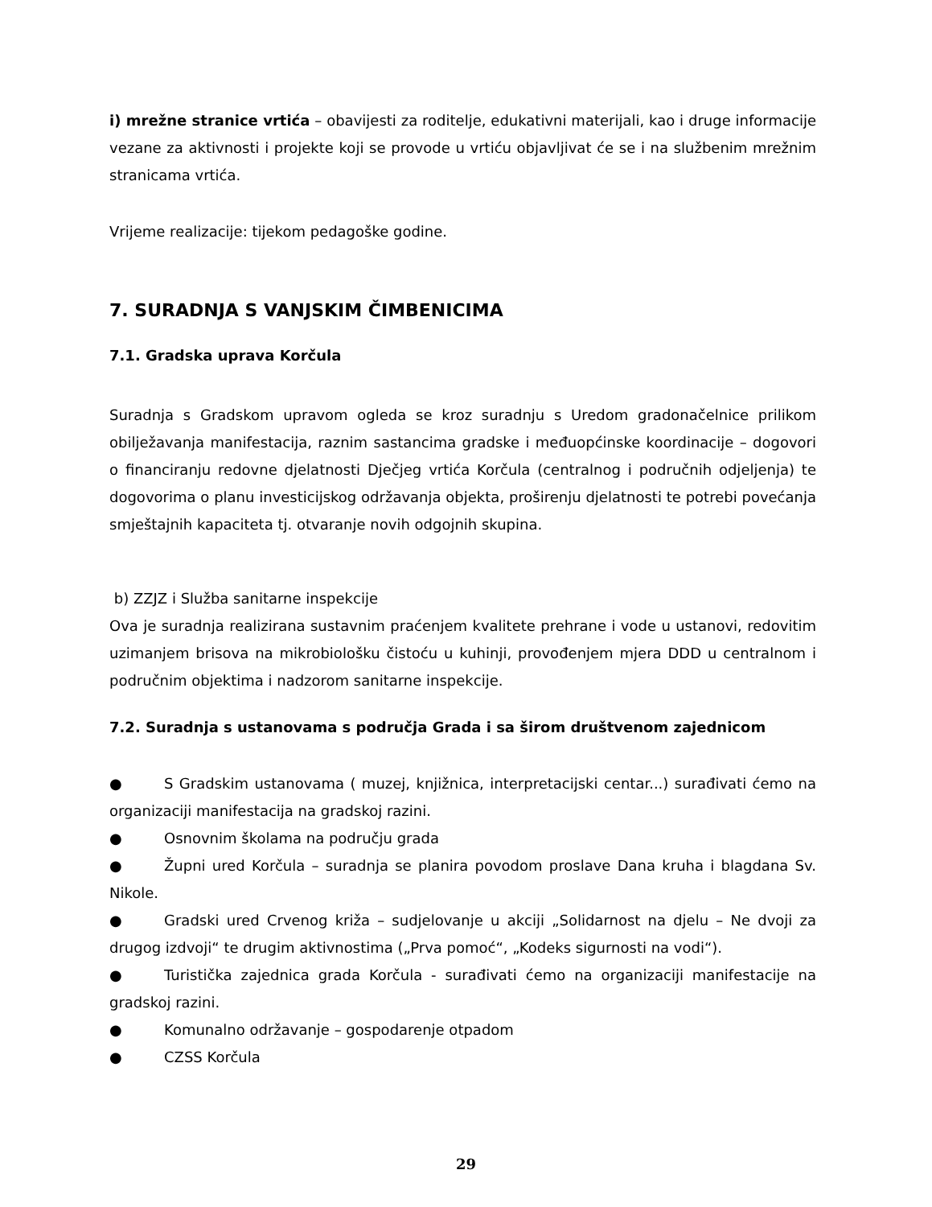i) mrežne stranice vrtića – obavijesti za roditelje, edukativni materijali, kao i druge informacije vezane za aktivnosti i projekte koji se provode u vrtiću objavljivat će se i na službenim mrežnim stranicama vrtića.
Vrijeme realizacije: tijekom pedagoške godine.
7. SURADNJA S VANJSKIM ČIMBENICIMA
7.1. Gradska uprava Korčula
Suradnja s Gradskom upravom ogleda se kroz suradnju s Uredom gradonačelnice prilikom obilježavanja manifestacija, raznim sastancima gradske i međuopćinske koordinacije – dogovori o financiranju redovne djelatnosti Dječjeg vrtića Korčula (centralnog i područnih odjeljenja) te dogovorima o planu investicijskog održavanja objekta, proširenju djelatnosti te potrebi povećanja smještajnih kapaciteta tj. otvaranje novih odgojnih skupina.
b) ZZJZ i Služba sanitarne inspekcije
Ova je suradnja realizirana sustavnim praćenjem kvalitete prehrane i vode u ustanovi, redovitim uzimanjem brisova na mikrobiološku čistoću u kuhinji, provođenjem mjera DDD u centralnom i područnim objektima i nadzorom sanitarne inspekcije.
7.2. Suradnja s ustanovama s područja Grada i sa širom društvenom zajednicom
● S Gradskim ustanovama ( muzej, knjižnica, interpretacijski centar...) surađivati ćemo na organizaciji manifestacija na gradskoj razini.
● Osnovnim školama na području grada
● Župni ured Korčula – suradnja se planira povodom proslave Dana kruha i blagdana Sv. Nikole.
● Gradski ured Crvenog križa – sudjelovanje u akciji „Solidarnost na djelu – Ne dvoji za drugog izdvoji“ te drugim aktivnostima („Prva pomoć“, „Kodeks sigurnosti na vodi“).
● Turistička zajednica grada Korčula - surađivati ćemo na organizaciji manifestacije na gradskoj razini.
● Komunalno održavanje – gospodarenje otpadom
● CZSS Korčula
29